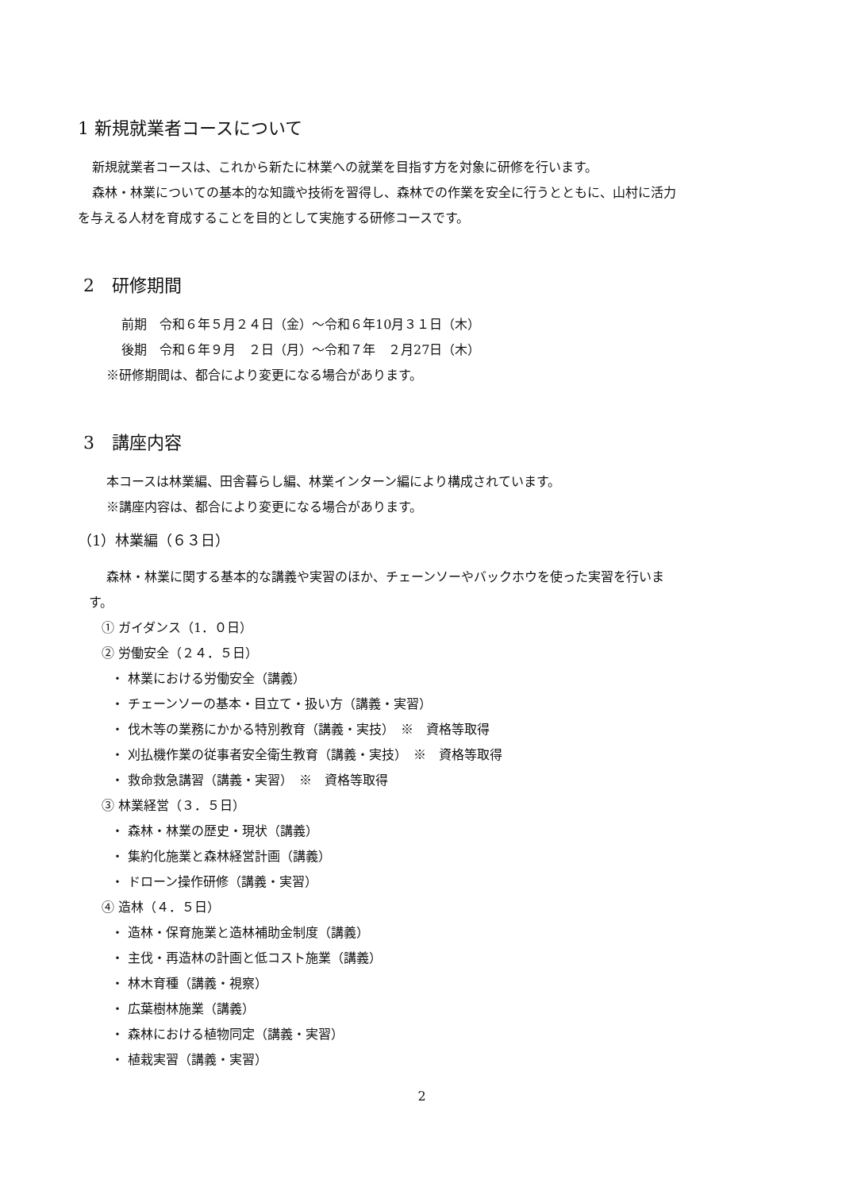1 新規就業者コースについて
新規就業者コースは、これから新たに林業への就業を目指す方を対象に研修を行います。
森林・林業についての基本的な知識や技術を習得し、森林での作業を安全に行うとともに、山村に活力
を与える人材を育成することを目的として実施する研修コースです。
2　研修期間
前期　令和６年５月２４日（金）～令和６年10月３１日（木）
後期　令和６年９月　２日（月）～令和７年　２月27日（木）
※研修期間は、都合により変更になる場合があります。
3　講座内容
本コースは林業編、田舎暮らし編、林業インターン編により構成されています。
※講座内容は、都合により変更になる場合があります。
（1）林業編（６３日）
森林・林業に関する基本的な講義や実習のほか、チェーンソーやバックホウを使った実習を行いま
す。
① ガイダンス（1．０日）
② 労働安全（２４．５日）
・ 林業における労働安全（講義）
・ チェーンソーの基本・目立て・扱い方（講義・実習）
・ 伐木等の業務にかかる特別教育（講義・実技）　※　資格等取得
・ 刈払機作業の従事者安全衛生教育（講義・実技）　※　資格等取得
・ 救命救急講習（講義・実習）　※　資格等取得
③ 林業経営（３．５日）
・ 森林・林業の歴史・現状（講義）
・ 集約化施業と森林経営計画（講義）
・ ドローン操作研修（講義・実習）
④ 造林（４．５日）
・ 造林・保育施業と造林補助金制度（講義）
・ 主伐・再造林の計画と低コスト施業（講義）
・ 林木育種（講義・視察）
・ 広葉樹林施業（講義）
・ 森林における植物同定（講義・実習）
・ 植栽実習（講義・実習）
2